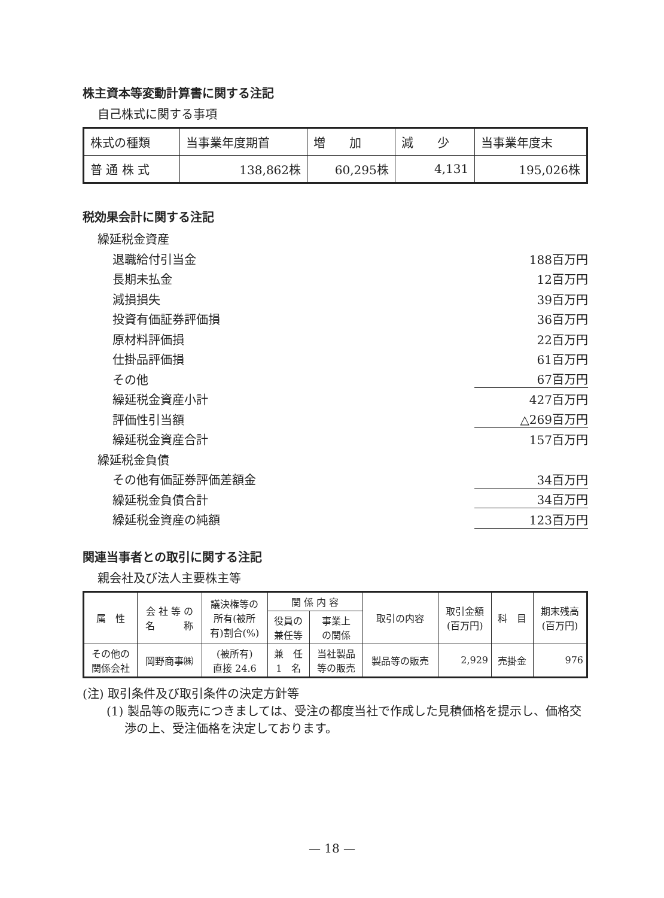株主資本等変動計算書に関する注記
自己株式に関する事項
| 株式の種類 | 当事業年度期首 | 増 加 | 減 少 | 当事業年度末 |
| 普 通 株 式 | 138,862株 | 60,295株 | 4,131 | 195,026株 |
税効果会計に関する注記
繰延税金資産
退職給付引当金 188百万円
長期未払金 12百万円
減損損失 39百万円
投資有価証券評価損 36百万円
原材料評価損 22百万円
仕掛品評価損 61百万円
その他 67百万円
繰延税金資産小計 427百万円
評価性引当額 △269百万円
繰延税金資産合計 157百万円
繰延税金負債
その他有価証券評価差額金 34百万円
繰延税金負債合計 34百万円
繰延税金資産の純額 123百万円
関連当事者との取引に関する注記
親会社及び法人主要株主等
| 属 性 | 会 社 等 の 名 称 | 議決権等の 所有(被所 有)割合(%) | 関 係 内 容 | | 取引の内容 | 取引金額 (百万円) | 科 目 | 期末残高 (百万円) |
| | | | 役員の 兼任等 | 事業上 の関係 | | | | |
| その他の 関係会社 | 岡野商事㈱ | (被所有) 直接 24.6 | 兼 任 1 名 | 当社製品 等の販売 | 製品等の販売 | 2,929 | 売掛金 | 976 |
(注) 取引条件及び取引条件の決定方針等
(1) 製品等の販売につきましては、受注の都度当社で作成した見積価格を提示し、価格交渉の上、受注価格を決定しております。
— 18 —